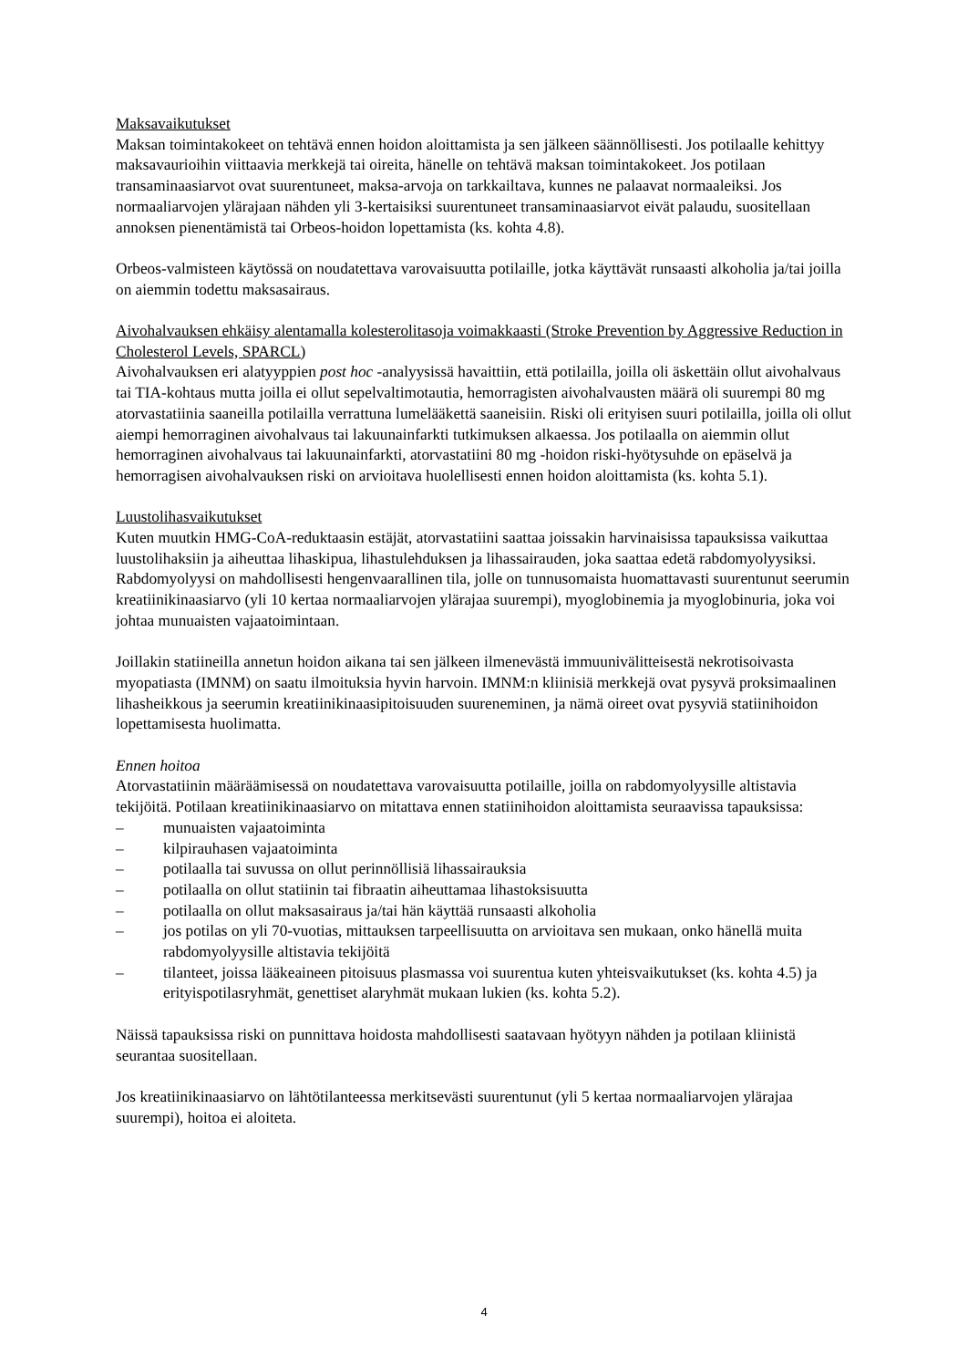Maksavaikutukset
Maksan toimintakokeet on tehtävä ennen hoidon aloittamista ja sen jälkeen säännöllisesti. Jos potilaalle kehittyy maksavaurioihin viittaavia merkkejä tai oireita, hänelle on tehtävä maksan toimintakokeet. Jos potilaan transaminaasiarvot ovat suurentuneet, maksa-arvoja on tarkkailtava, kunnes ne palaavat normaaleiksi. Jos normaaliarvojen ylärajaan nähden yli 3-kertaisiksi suurentuneet transaminaasiarvot eivät palaudu, suositellaan annoksen pienentämistä tai Orbeos-hoidon lopettamista (ks. kohta 4.8).
Orbeos-valmisteen käytössä on noudatettava varovaisuutta potilaille, jotka käyttävät runsaasti alkoholia ja/tai joilla on aiemmin todettu maksasairaus.
Aivohalvauksen ehkäisy alentamalla kolesterolitasoja voimakkaasti (Stroke Prevention by Aggressive Reduction in Cholesterol Levels, SPARCL)
Aivohalvauksen eri alatyyppien post hoc -analyysissä havaittiin, että potilailla, joilla oli äskettäin ollut aivohalvaus tai TIA-kohtaus mutta joilla ei ollut sepelvaltimotautia, hemorragisten aivohalvausten määrä oli suurempi 80 mg atorvastatiinia saaneilla potilailla verrattuna lumelääkettä saaneisiin. Riski oli erityisen suuri potilailla, joilla oli ollut aiempi hemorraginen aivohalvaus tai lakuunainfarkti tutkimuksen alkaessa. Jos potilaalla on aiemmin ollut hemorraginen aivohalvaus tai lakuunainfarkti, atorvastatiini 80 mg -hoidon riski-hyötysuhde on epäselvä ja hemorragisen aivohalvauksen riski on arvioitava huolellisesti ennen hoidon aloittamista (ks. kohta 5.1).
Luustolihasvaikutukset
Kuten muutkin HMG-CoA-reduktaasin estäjät, atorvastatiini saattaa joissakin harvinaisissa tapauksissa vaikuttaa luustolihaksiin ja aiheuttaa lihaskipua, lihastulehduksen ja lihassairauden, joka saattaa edetä rabdomyolyysiksi. Rabdomyolyysi on mahdollisesti hengenvaarallinen tila, jolle on tunnusomaista huomattavasti suurentunut seerumin kreatiinikinaasiarvo (yli 10 kertaa normaaliarvojen ylärajaa suurempi), myoglobinemia ja myoglobinuria, joka voi johtaa munuaisten vajaatoimintaan.
Joillakin statiineilla annetun hoidon aikana tai sen jälkeen ilmenevästä immuunivälitteisestä nekrotisoivasta myopatiasta (IMNM) on saatu ilmoituksia hyvin harvoin. IMNM:n kliinisiä merkkejä ovat pysyvä proksimaalinen lihasheikkous ja seerumin kreatiinikinaasipitoisuuden suureneminen, ja nämä oireet ovat pysyviä statiinihoidon lopettamisesta huolimatta.
Ennen hoitoa
Atorvastatiinin määräämisessä on noudatettava varovaisuutta potilaille, joilla on rabdomyolyysille altistavia tekijöitä. Potilaan kreatiinikinaasiarvo on mitattava ennen statiinihoidon aloittamista seuraavissa tapauksissa:
– munuaisten vajaatoiminta
– kilpirauhasen vajaatoiminta
– potilaalla tai suvussa on ollut perinnöllisiä lihassairauksia
– potilaalla on ollut statiinin tai fibraatin aiheuttamaa lihastoksisuutta
– potilaalla on ollut maksasairaus ja/tai hän käyttää runsaasti alkoholia
– jos potilas on yli 70-vuotias, mittauksen tarpeellisuutta on arvioitava sen mukaan, onko hänellä muita rabdomyolyysille altistavia tekijöitä
– tilanteet, joissa lääkeaineen pitoisuus plasmassa voi suurentua kuten yhteisvaikutukset (ks. kohta 4.5) ja erityispotilasryhmät, genettiset alaryhmät mukaan lukien (ks. kohta 5.2).
Näissä tapauksissa riski on punnittava hoidosta mahdollisesti saatavaan hyötyyn nähden ja potilaan kliinistä seurantaa suositellaan.
Jos kreatiinikinaasiarvo on lähtötilanteessa merkitsevästi suurentunut (yli 5 kertaa normaaliarvojen ylärajaa suurempi), hoitoa ei aloiteta.
4